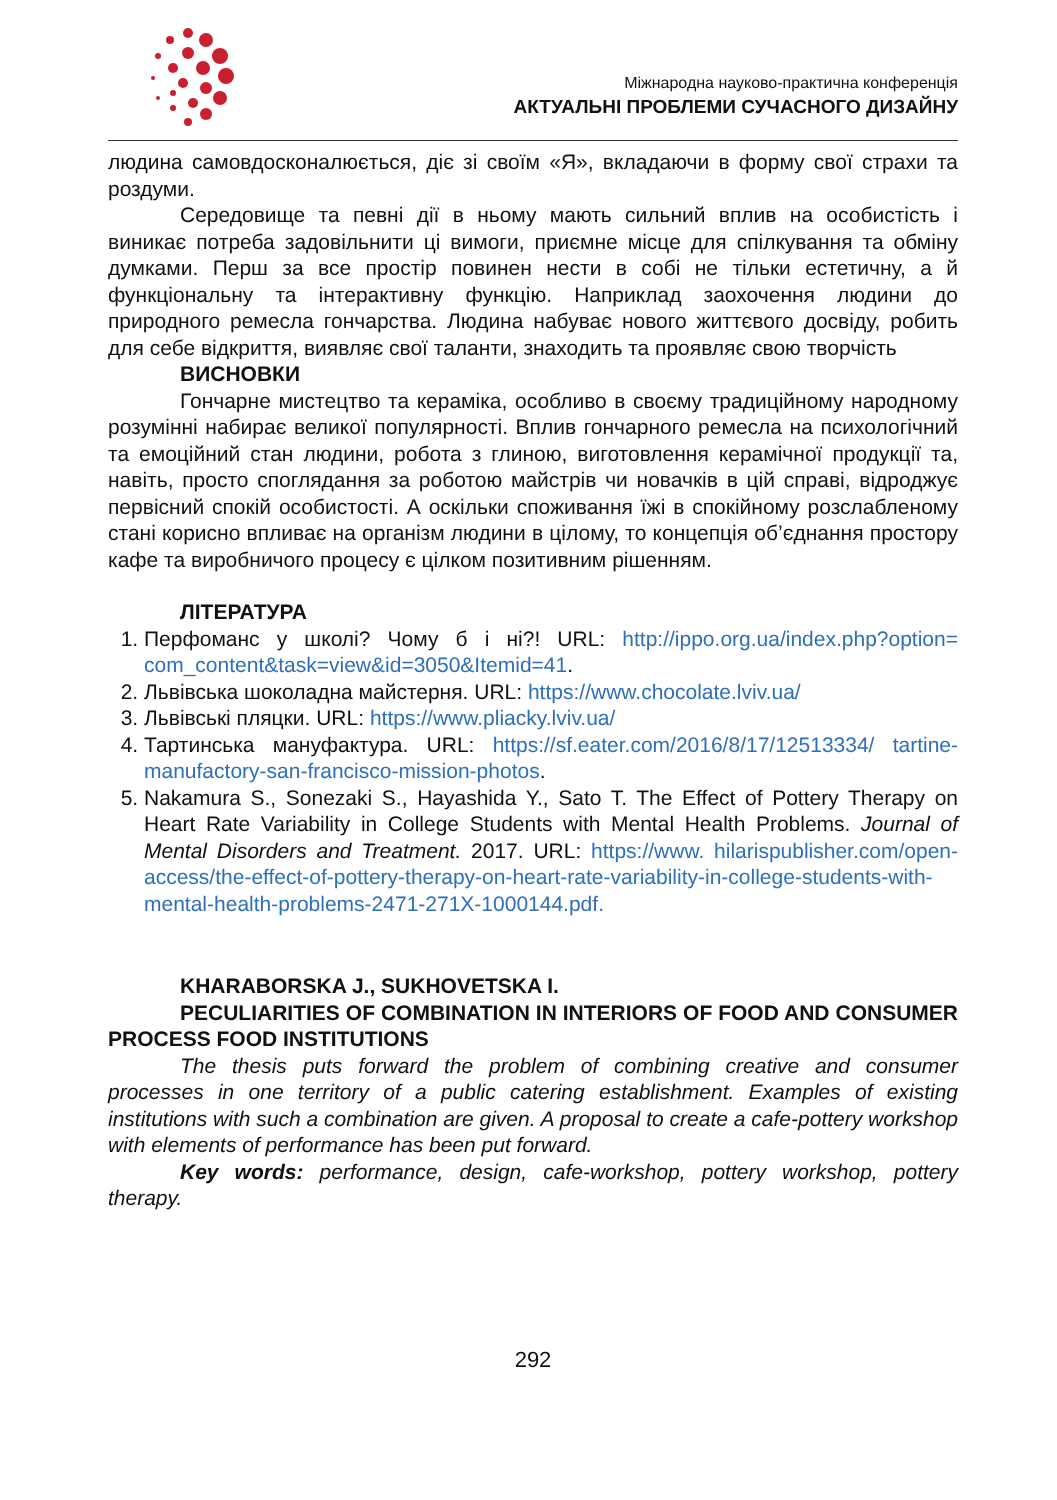Міжнародна науково-практична конференція
АКТУАЛЬНІ ПРОБЛЕМИ СУЧАСНОГО ДИЗАЙНУ
людина самовдосконалюється, діє зі своїм «Я», вкладаючи в форму свої страхи та роздуми.
Середовище та певні дії в ньому мають сильний вплив на особистість і виникає потреба задовільнити ці вимоги, приємне місце для спілкування та обміну думками. Перш за все простір повинен нести в собі не тільки естетичну, а й функціональну та інтерактивну функцію. Наприклад заохочення людини до природного ремесла гончарства. Людина набуває нового життєвого досвіду, робить для себе відкриття, виявляє свої таланти, знаходить та проявляє свою творчість
ВИСНОВКИ
Гончарне мистецтво та кераміка, особливо в своєму традиційному народному розумінні набирає великої популярності. Вплив гончарного ремесла на психологічний та емоційний стан людини, робота з глиною, виготовлення керамічної продукції та, навіть, просто споглядання за роботою майстрів чи новачків в цій справі, відроджує первісний спокій особистості. А оскільки споживання їжі в спокійному розслабленому стані корисно впливає на організм людини в цілому, то концепція об’єднання простору кафе та виробничого процесу є цілком позитивним рішенням.
ЛІТЕРАТУРА
1. Перфоманс у школі? Чому б і ні?! URL: http://ippo.org.ua/index.php?option= com_content&task=view&id=3050&Itemid=41.
2. Львівська шоколадна майстерня. URL: https://www.chocolate.lviv.ua/
3. Львівські пляцки. URL: https://www.pliacky.lviv.ua/
4. Тартинська мануфактура. URL: https://sf.eater.com/2016/8/17/12513334/ tartine-manufactory-san-francisco-mission-photos.
5. Nakamura S., Sonezaki S., Hayashida Y., Sato T. The Effect of Pottery Therapy on Heart Rate Variability in College Students with Mental Health Problems. Journal of Mental Disorders and Treatment. 2017. URL: https://www. hilarispublisher.com/open-access/the-effect-of-pottery-therapy-on-heart-rate-variability-in-college-students-with-mental-health-problems-2471-271X-1000144.pdf.
KHARABORSKA J., SUKHOVETSKA I.
PECULIARITIES OF COMBINATION IN INTERIORS OF FOOD AND CONSUMER PROCESS FOOD INSTITUTIONS
The thesis puts forward the problem of combining creative and consumer processes in one territory of a public catering establishment. Examples of existing institutions with such a combination are given. A proposal to create a cafe-pottery workshop with elements of performance has been put forward.
Key words: performance, design, cafe-workshop, pottery workshop, pottery therapy.
292